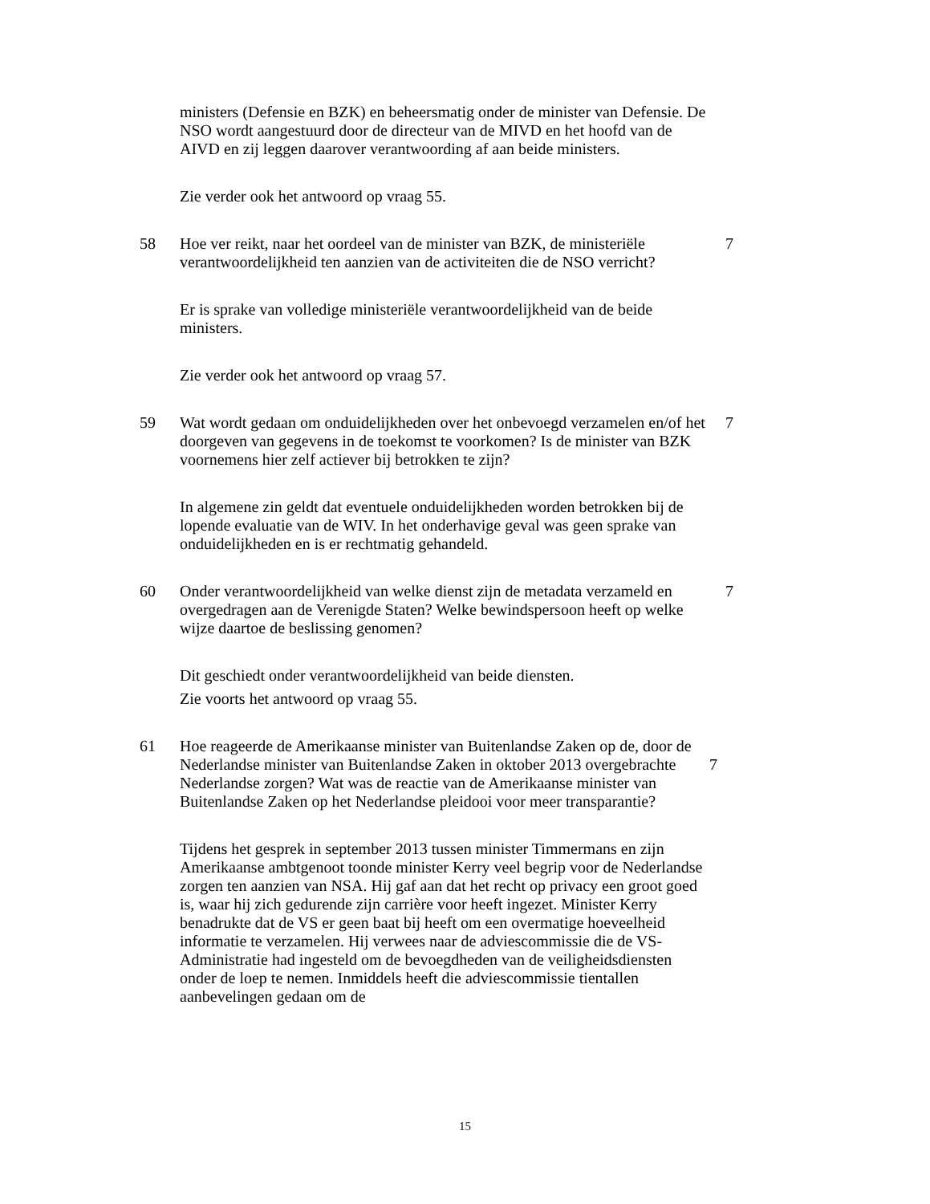ministers (Defensie en BZK) en beheersmatig onder de minister van Defensie. De NSO wordt aangestuurd door de directeur van de MIVD en het hoofd van de AIVD en zij leggen daarover verantwoording af aan beide ministers.
Zie verder ook het antwoord op vraag 55.
58 Hoe ver reikt, naar het oordeel van de minister van BZK, de ministeriële verantwoordelijkheid ten aanzien van de activiteiten die de NSO verricht?
7
Er is sprake van volledige ministeriële verantwoordelijkheid van de beide ministers.
Zie verder ook het antwoord op vraag 57.
59 Wat wordt gedaan om onduidelijkheden over het onbevoegd verzamelen en/of het doorgeven van gegevens in de toekomst te voorkomen? Is de minister van BZK voornemens hier zelf actiever bij betrokken te zijn?
7
In algemene zin geldt dat eventuele onduidelijkheden worden betrokken bij de lopende evaluatie van de WIV. In het onderhavige geval was geen sprake van onduidelijkheden en is er rechtmatig gehandeld.
60 Onder verantwoordelijkheid van welke dienst zijn de metadata verzameld en overgedragen aan de Verenigde Staten? Welke bewindspersoon heeft op welke wijze daartoe de beslissing genomen?
7
Dit geschiedt onder verantwoordelijkheid van beide diensten.
Zie voorts het antwoord op vraag 55.
61 Hoe reageerde de Amerikaanse minister van Buitenlandse Zaken op de, door de Nederlandse minister van Buitenlandse Zaken in oktober 2013 overgebrachte Nederlandse zorgen? Wat was de reactie van de Amerikaanse minister van Buitenlandse Zaken op het Nederlandse pleidooi voor meer transparantie?
7
Tijdens het gesprek in september 2013 tussen minister Timmermans en zijn Amerikaanse ambtgenoot toonde minister Kerry veel begrip voor de Nederlandse zorgen ten aanzien van NSA. Hij gaf aan dat het recht op privacy een groot goed is, waar hij zich gedurende zijn carrière voor heeft ingezet. Minister Kerry benadrukte dat de VS er geen baat bij heeft om een overmatige hoeveelheid informatie te verzamelen. Hij verwees naar de adviescommissie die de VS-Administratie had ingesteld om de bevoegdheden van de veiligheidsdiensten onder de loep te nemen. Inmiddels heeft die adviescommissie tientallen aanbevelingen gedaan om de
15